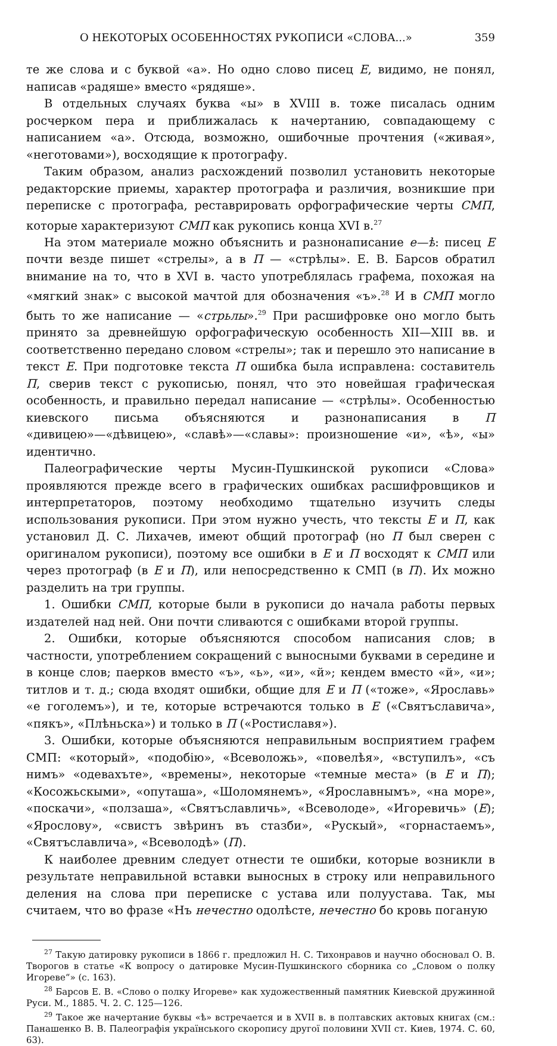О НЕКОТОРЫХ ОСОБЕННОСТЯХ РУКОПИСИ «СЛОВА...» 359
те же слова и с буквой «а». Но одно слово писец Е, видимо, не понял, написав «радяше» вместо «рядяше».
В отдельных случаях буква «ы» в XVIII в. тоже писалась одним росчерком пера и приближалась к начертанию, совпадающему с написанием «а». Отсюда, возможно, ошибочные прочтения («живая», «неготовами»), восходящие к протографу.
Таким образом, анализ расхождений позволил установить некоторые редакторские приемы, характер протографа и различия, возникшие при переписке с протографа, реставрировать орфографические черты СМП, которые характеризуют СМП как рукопись конца XVI в.<sup>27</sup>
На этом материале можно объяснить и разнонаписание е—ѣ: писец Е почти везде пишет «стрелы», а в П — «стрѣлы». Е. В. Барсов обратил внимание на то, что в XVI в. часто употреблялась графема, похожая на «мягкий знак» с высокой мачтой для обозначения «ъ».<sup>28</sup> И в СМП могло быть то же написание — «стрьлы».<sup>29</sup> При расшифровке оно могло быть принято за древнейшую орфографическую особенность XII—XIII вв. и соответственно передано словом «стрелы»; так и перешло это написание в текст Е. При подготовке текста П ошибка была исправлена: составитель П, сверив текст с рукописью, понял, что это новейшая графическая особенность, и правильно передал написание — «стрѣлы». Особенностью киевского письма объясняются и разнонаписания в П «дивицею»—«дѣвицею», «славѣ»—«славы»: произношение «и», «ѣ», «ы» идентично.
Палеографические черты Мусин-Пушкинской рукописи «Слова» проявляются прежде всего в графических ошибках расшифровщиков и интерпретаторов, поэтому необходимо тщательно изучить следы использования рукописи. При этом нужно учесть, что тексты Е и П, как установил Д. С. Лихачев, имеют общий протограф (но П был сверен с оригиналом рукописи), поэтому все ошибки в Е и П восходят к СМП или через протограф (в Е и П), или непосредственно к СМП (в П). Их можно разделить на три группы.
1. Ошибки СМП, которые были в рукописи до начала работы первых издателей над ней. Они почти сливаются с ошибками второй группы.
2. Ошибки, которые объясняются способом написания слов; в частности, употреблением сокращений с выносными буквами в середине и в конце слов; паерков вместо «ъ», «ь», «и», «й»; кендем вместо «й», «и»; титлов и т. д.; сюда входят ошибки, общие для Е и П («тоже», «Ярославь» «е гоголемъ»), и те, которые встречаются только в Е («Святъславича», «пякъ», «Плѣньска») и только в П («Ростиславя»).
3. Ошибки, которые объясняются неправильным восприятием графем СМП: «который», «подобію», «Всеволожь», «повелѣя», «вступилъ», «съ нимъ» «одевахъте», «времены», некоторые «темные места» (в Е и П); «Косожьскыми», «опуташа», «Шоломянемъ», «Ярославнымъ», «на море», «поскачи», «ползаша», «Святъславличь», «Всеволоде», «Игоревичь» (Е); «Ярослову», «свистъ звѣринъ въ стазби», «Рускый», «горнастаемъ», «Святъславлича», «Всеволодѣ» (П).
К наиболее древним следует отнести те ошибки, которые возникли в результате неправильной вставки выносных в строку или неправильного деления на слова при переписке с устава или полуустава. Так, мы считаем, что во фразе «Нъ нечестно одолѣсте, нечестно бо кровь поганую
<sup>27</sup> Такую датировку рукописи в 1866 г. предложил Н. С. Тихонравов и научно обосновал О. В. Творогов в статье «К вопросу о датировке Мусин-Пушкинского сборника со „Словом о полку Игореве“» (с. 163).
<sup>28</sup> Барсов Е. В. «Слово о полку Игореве» как художественный памятник Киевской дружинной Руси. М., 1885. Ч. 2. С. 125—126.
<sup>29</sup> Такое же начертание буквы «ѣ» встречается и в XVII в. в полтавских актовых книгах (см.: Панашенко В. В. Палеографія українського скоропису другої половини XVII ст. Киев, 1974. С. 60, 63).